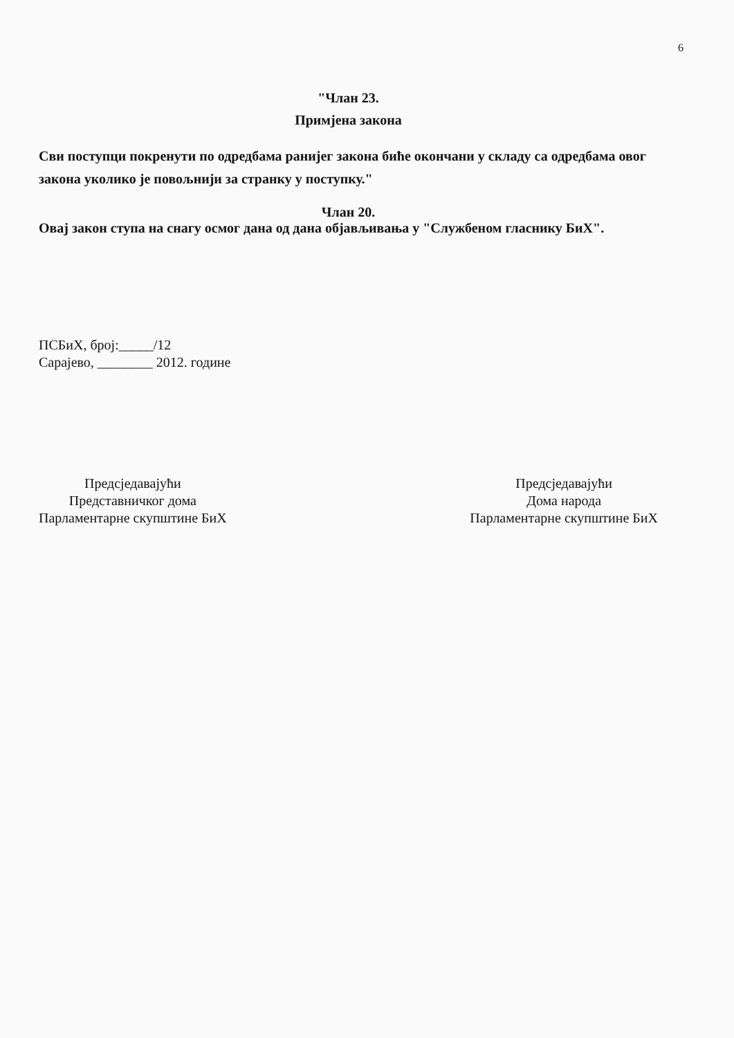6
"Члан 23.
Примјена закона
Сви поступци покренути по одредбама ранијег закона биће окончани у складу са одредбама овог закона уколико је повољнији за странку у поступку."
Члан 20.
Овај закон ступа на снагу осмог дана од дана објављивања у "Службеном гласнику БиХ".
ПСБиХ, број:_____/12
Сарајево, ________ 2012. године
Предсједавајући
Представничког дома
Парламентарне скупштине БиХ
Предсједавајући
Дома народа
Парламентарне скупштине БиХ